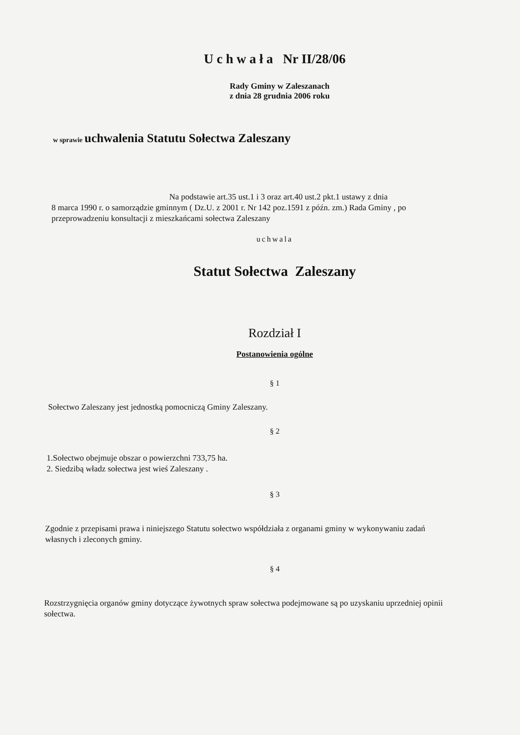U c h w a ł a Nr II/28/06
Rady Gminy w Zaleszanach
z dnia 28 grudnia 2006 roku
w sprawie uchwalenia Statutu Sołectwa Zaleszany
Na podstawie art.35 ust.1 i 3 oraz art.40 ust.2 pkt.1 ustawy z dnia
8 marca 1990 r. o samorządzie gminnym ( Dz.U. z 2001 r. Nr 142 poz.1591 z późn. zm.) Rada Gminy , po przeprowadzeniu konsultacji z mieszkańcami sołectwa Zaleszany
uchwala
Statut Sołectwa Zaleszany
Rozdział I
Postanowienia ogólne
§ 1
Sołectwo Zaleszany jest jednostką pomocniczą Gminy Zaleszany.
§ 2
1.Sołectwo obejmuje obszar o powierzchni 733,75 ha.
2. Siedzibą władz sołectwa jest wieś Zaleszany .
§ 3
Zgodnie z przepisami prawa i niniejszego Statutu sołectwo współdziała z organami gminy w wykonywaniu zadań własnych i zleconych gminy.
§ 4
Rozstrzygnięcia organów gminy dotyczące żywotnych spraw sołectwa podejmowane są po uzyskaniu uprzedniej opinii sołectwa.